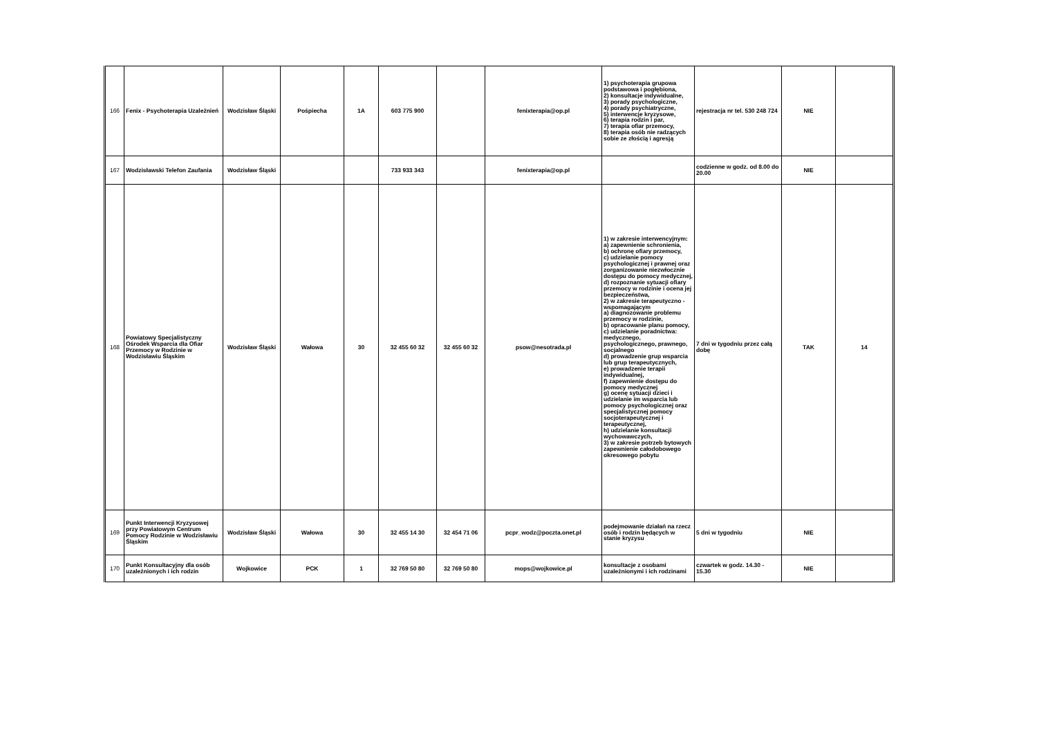| 166 | Fenix - Psychoterapia Uzależnień | Wodzisław Śląski | Pośpiecha | 1A | 603 775 900 | | fenixterapia@op.pl | 1) psychoterapia grupowa podstawowa i pogłębiona, 2) konsultacje indywidualne, 3) porady psychologiczne, 4) porady psychiatryczne, 5) interwencje kryzysowe, 6) terapia rodzin i par, 7) terapia ofiar przemocy, 8) terapia osób nie radzących sobie ze złością i agresją | rejestracja nr tel. 530 248 724 | NIE | |
| 167 | Wodzisławski Telefon Zaufania | Wodzisław Śląski | | | 733 933 343 | | fenixterapia@op.pl | | codzienne w godz. od 8.00 do 20.00 | NIE | |
| 168 | Powiatowy Specjalistyczny Ośrodek Wsparcia dla Ofiar Przemocy w Rodzinie w Wodzisławiu Śląskim | Wodzisław Śląski | Wałowa | 30 | 32 455 60 32 | 32 455 60 32 | psow@nesotrada.pl | 1) w zakresie interwencyjnym: a) zapewnienie schronienia, b) ochronę ofiary przemocy, c) udzielanie pomocy psychologicznej i prawnej oraz zorganizowanie niezwłocznie dostępu do pomocy medycznej, d) rozpoznanie sytuacji ofiary przemocy w rodzinie i ocena jej bezpieczeństwa, 2) w zakresie terapeutyczno - wspomagającym a) diagnozowanie problemu przemocy w rodzinie, b) opracowanie planu pomocy, c) udzielanie poradnictwa: medycznego, psychologicznego, prawnego, socjalnego d) prowadzenie grup wsparcia lub grup terapeutycznych, e) prowadzenie terapii indywidualnej, f) zapewnienie dostępu do pomocy medycznej g) ocenę sytuacji dzieci i udzielanie im wsparcia lub pomocy psychologicznej oraz specjalistycznej pomocy socjoterapeutycznej i terapeutycznej, h) udzielanie konsultacji wychowawczych, 3) w zakresie potrzeb bytowych zapewnienie całodobowego okresowego pobytu | 7 dni w tygodniu przez całą dobę | TAK | 14 |
| 169 | Punkt Interwencji Kryzysowej przy Powiatowym Centrum Pomocy Rodzinie w Wodzisławiu Śląskim | Wodzisław Śląski | Wałowa | 30 | 32 455 14 30 | 32 454 71 06 | pcpr_wodz@poczta.onet.pl | podejmowanie działań na rzecz osób i rodzin będących w stanie kryzysu | 5 dni w tygodniu | NIE | |
| 170 | Punkt Konsultacyjny dla osób uzależnionych i ich rodzin | Wojkowice | PCK | 1 | 32 769 50 80 | 32 769 50 80 | mops@wojkowice.pl | konsultacje z osobami uzależnionymi i ich rodzinami | czwartek w godz. 14.30 - 15.30 | NIE | |